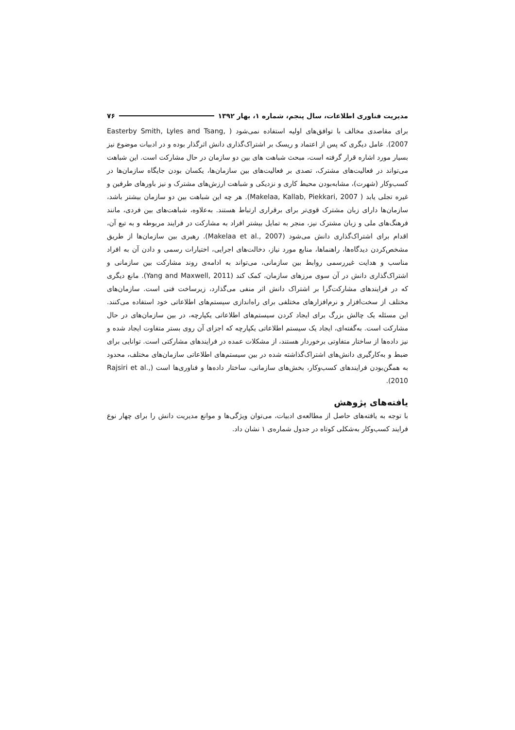مدیریت فناوری اطلاعات، سال پنجم، شماره ۱، بهار ۱۳۹۲ ۷۶
برای مقاصدی مخالف با توافق‌های اولیه استفاده نمی‌شود ( Easterby Smith, Lyles and Tsang, 2007). عامل دیگری که پس از اعتماد و ریسک بر اشتراک‌گذاری دانش اثرگذار بوده و در ادبیات موضوع نیز بسیار مورد اشاره قرار گرفته است، مبحث شباهت های بین دو سازمان در حال مشارکت است. این شباهت می‌تواند در فعالیت‌های مشترک، تصدی بر فعالیت‌های بین سازمان‌ها، یکسان بودن جایگاه سازمان‌ها در کسب‌وکار (شهرت)، مشابه‌بودن محیط کاری و نزدیکی و شباهت ارزش‌های مشترک و نیز باورهای طرفین و غیره تجلی یابد ( Makelaa, Kallab, Piekkari, 2007). هر چه این شباهت بین دو سازمان بیشتر باشد، سازمان‌ها دارای زبان مشترک قوی‌تر برای برقراری ارتباط هستند. به‌علاوه، شباهت‌های بین فردی، مانند فرهنگ‌های ملی و زبان مشترک نیز، منجر به تمایل بیشتر افراد به مشارکت در فرایند مربوطه و به تبع آن، اقدام برای اشتراک‌گذاری دانش می‌شود (Makelaa et al., 2007). رهبری بین سازمان‌ها از طریق مشخص‌کردن دیدگاه‌ها، راهنماها، منابع مورد نیاز، دخالت‌های اجرایی، اختیارات رسمی و دادن آن به افراد مناسب و هدایت غیررسمی روابط بین سازمانی، می‌تواند به ادامه‌ی روند مشارکت بین سازمانی و اشتراک‌گذاری دانش در آن سوی مرزهای سازمان، کمک کند (Yang and Maxwell, 2011). مانع دیگری که در فرایندهای مشارکت‌گرا بر اشتراک دانش اثر منفی می‌گذارد، زیرساخت فنی است. سازمان‌های مختلف از سخت‌افزار و نرم‌افزارهای مختلفی برای راه‌اندازی سیستم‌های اطلاعاتی خود استفاده می‌کنند. این مسئله یک چالش بزرگ برای ایجاد کردن سیستم‌های اطلاعاتی یکپارچه، در بین سازمان‌های در حال مشارکت است. به‌گفته‌ای، ایجاد یک سیستم اطلاعاتی یکپارچه که اجزای آن روی بستر متفاوت ایجاد شده و نیز داده‌ها از ساختار متفاوتی برخوردار هستند، از مشکلات عمده در فرایندهای مشارکتی است. توانایی برای ضبط و به‌کارگیری دانش‌های اشتراک‌گذاشته شده در بین سیستم‌های اطلاعاتی سازمان‌های مختلف، محدود به همگن‌بودن فرایندهای کسب‌وکار، بخش‌های سازمانی، ساختار داده‌ها و فناوری‌ها است (Rajsiri et al., 2010).
یافته‌های پژوهش
با توجه به یافته‌های حاصل از مطالعه‌ی ادبیات، می‌توان ویژگی‌ها و موانع مدیریت دانش را برای چهار نوع فرایند کسب‌وکار به‌شکلی کوتاه در جدول شماره‌ی ۱ نشان داد.